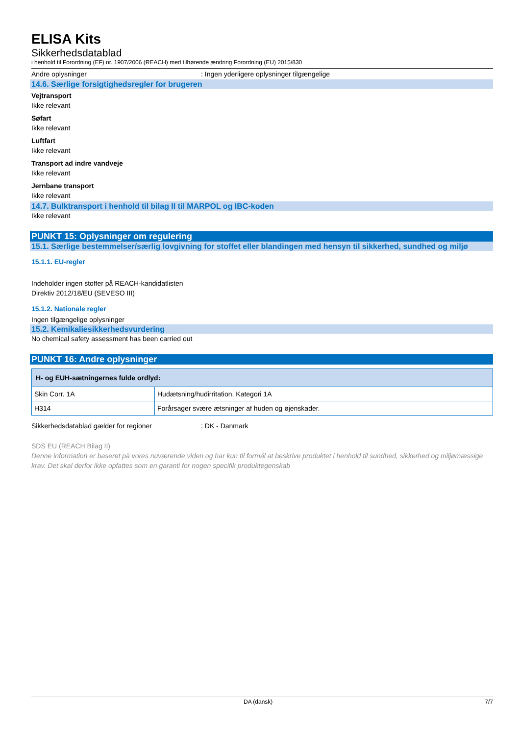ELISA Kits
Sikkerhedsdatablad
i henhold til Forordning (EF) nr. 1907/2006 (REACH) med tilhørende ændring Forordning (EU) 2015/830
Andre oplysninger: Ingen yderligere oplysninger tilgængelige
14.6. Særlige forsigtighedsregler for brugeren
Vejtransport
Ikke relevant
Søfart
Ikke relevant
Luftfart
Ikke relevant
Transport ad indre vandveje
Ikke relevant
Jernbane transport
Ikke relevant
14.7. Bulktransport i henhold til bilag II til MARPOL og IBC-koden
Ikke relevant
PUNKT 15: Oplysninger om regulering
15.1. Særlige bestemmelser/særlig lovgivning for stoffet eller blandingen med hensyn til sikkerhed, sundhed og miljø
15.1.1. EU-regler
Indeholder ingen stoffer på REACH-kandidatlisten
Direktiv 2012/18/EU (SEVESO III)
15.1.2. Nationale regler
Ingen tilgængelige oplysninger
15.2. Kemikaliesikkerhedsvurdering
No chemical safety assessment has been carried out
PUNKT 16: Andre oplysninger
| H- og EUH-sætningernes fulde ordlyd: | |
| --- | --- |
| Skin Corr. 1A | Hudætsning/hudirritation, Kategori 1A |
| H314 | Forårsager svære ætsninger af huden og øjenskader. |
Sikkerhedsdatablad gælder for regioner: DK - Danmark
SDS EU (REACH Bilag II)
Denne information er baseret på vores nuværende viden og har kun til formål at beskrive produktet i henhold til sundhed, sikkerhed og miljømæssige krav. Det skal derfor ikke opfattes som en garanti for nogen specifik produktegenskab
DA (dansk) 7/7